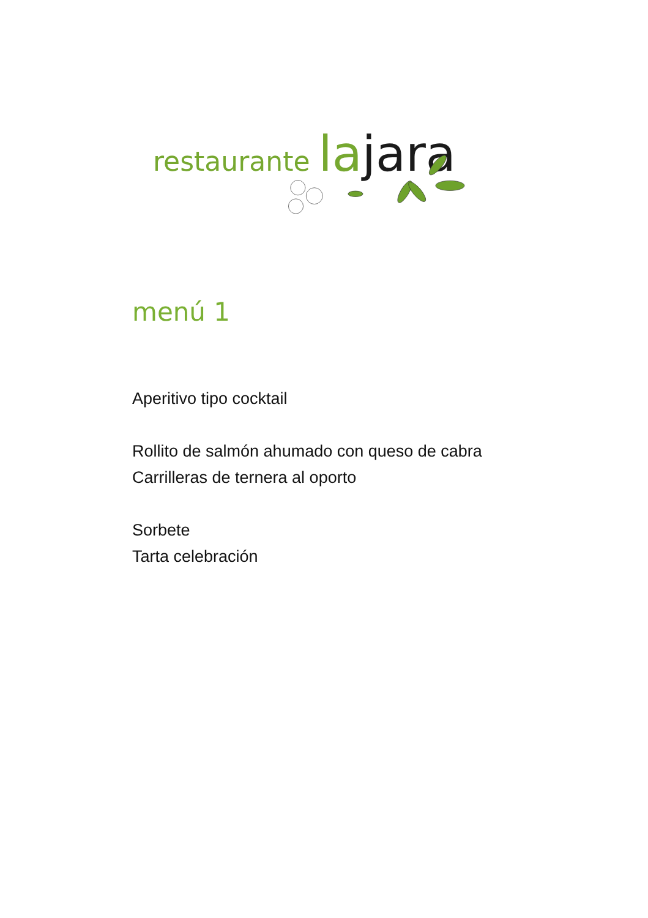restaurante la jara
menú 1
Aperitivo tipo cocktail
Rollito de salmón ahumado con queso de cabra
Carrilleras de ternera al oporto
Sorbete
Tarta celebración